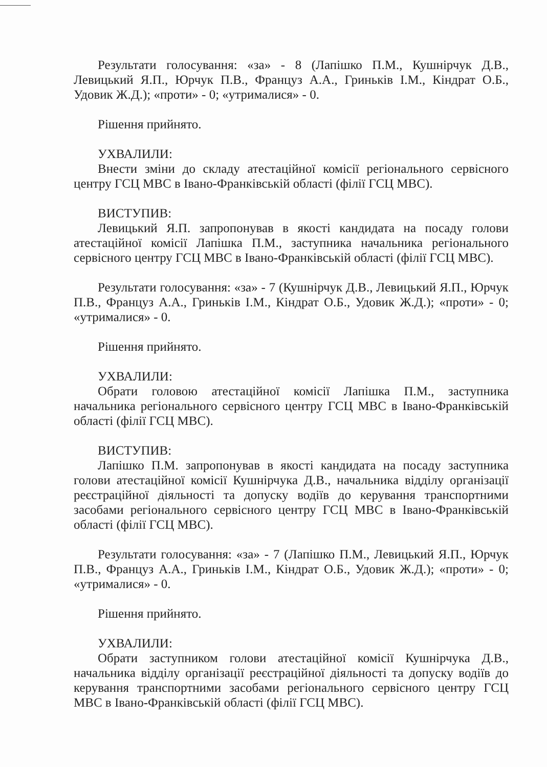Результати голосування: «за» - 8 (Лапішко П.М., Кушнірчук Д.В., Левицький Я.П., Юрчук П.В., Француз А.А., Гриньків І.М., Кіндрат О.Б., Удовик Ж.Д.); «проти» - 0; «утрималися» - 0.
Рішення прийнято.
УХВАЛИЛИ:
Внести зміни до складу атестаційної комісії регіонального сервісного центру ГСЦ МВС в Івано-Франківській області (філії ГСЦ МВС).
ВИСТУПИВ:
Левицький Я.П. запропонував в якості кандидата на посаду голови атестаційної комісії Лапішка П.М., заступника начальника регіонального сервісного центру ГСЦ МВС в Івано-Франківській області (філії ГСЦ МВС).
Результати голосування: «за» - 7 (Кушнірчук Д.В., Левицький Я.П., Юрчук П.В., Француз А.А., Гриньків І.М., Кіндрат О.Б., Удовик Ж.Д.); «проти» - 0; «утрималися» - 0.
Рішення прийнято.
УХВАЛИЛИ:
Обрати головою атестаційної комісії Лапішка П.М., заступника начальника регіонального сервісного центру ГСЦ МВС в Івано-Франківській області (філії ГСЦ МВС).
ВИСТУПИВ:
Лапішко П.М. запропонував в якості кандидата на посаду заступника голови атестаційної комісії Кушнірчука Д.В., начальника відділу організації реєстраційної діяльності та допуску водіїв до керування транспортними засобами регіонального сервісного центру ГСЦ МВС в Івано-Франківській області (філії ГСЦ МВС).
Результати голосування: «за» - 7 (Лапішко П.М., Левицький Я.П., Юрчук П.В., Француз А.А., Гриньків І.М., Кіндрат О.Б., Удовик Ж.Д.); «проти» - 0; «утрималися» - 0.
Рішення прийнято.
УХВАЛИЛИ:
Обрати заступником голови атестаційної комісії Кушнірчука Д.В., начальника відділу організації реєстраційної діяльності та допуску водіїв до керування транспортними засобами регіонального сервісного центру ГСЦ МВС в Івано-Франківській області (філії ГСЦ МВС).